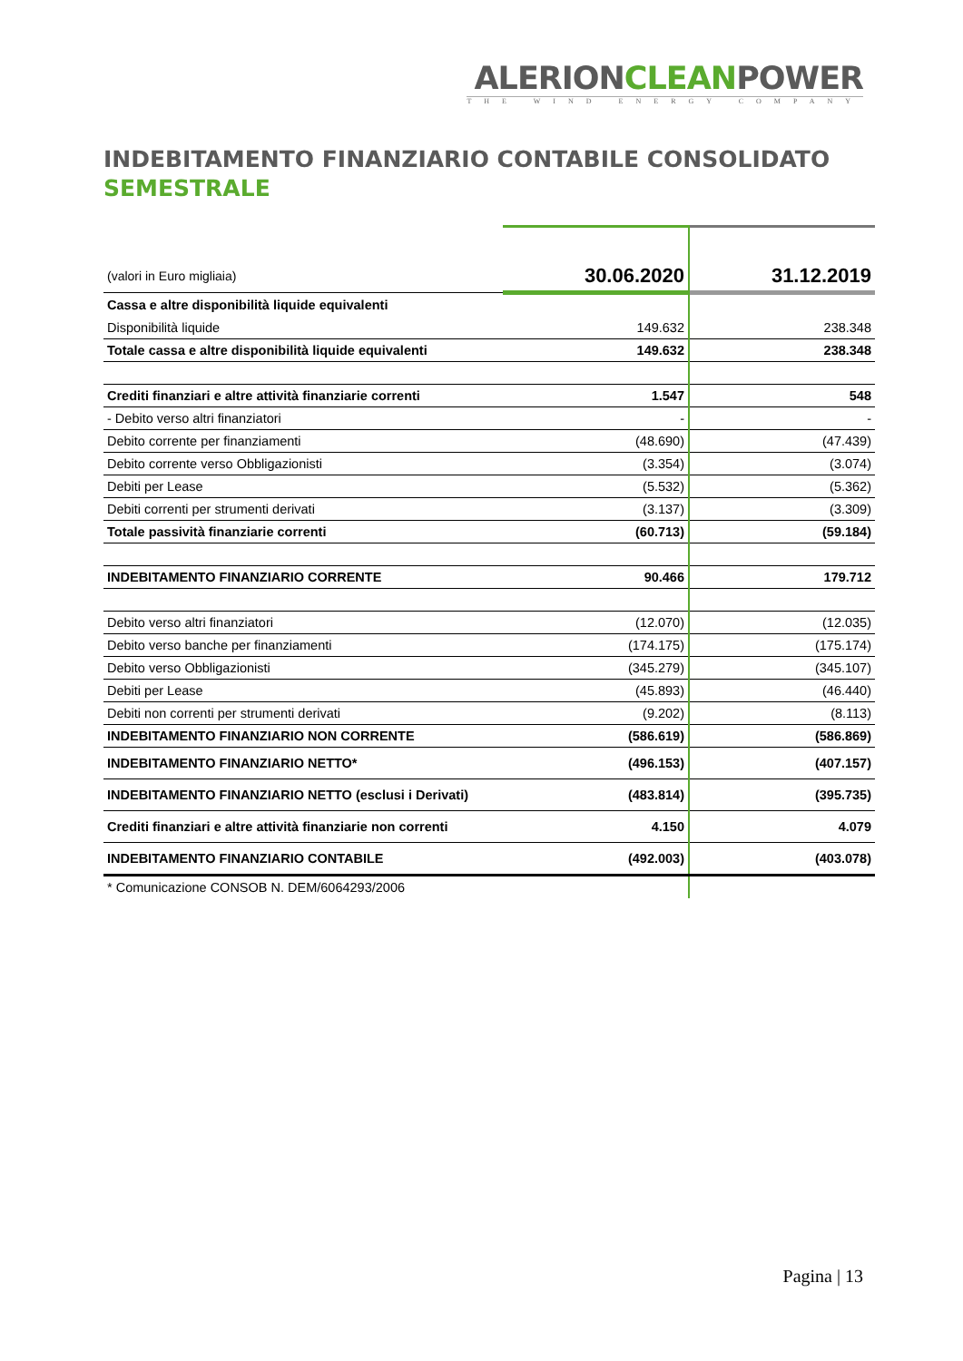ALERIONCLEANPOWER
THE WIND ENERGY COMPANY
INDEBITAMENTO FINANZIARIO CONTABILE CONSOLIDATO
SEMESTRALE
| (valori in Euro migliaia) | 30.06.2020 | 31.12.2019 |
| --- | --- | --- |
| Cassa e altre disponibilità liquide equivalenti | | |
| Disponibilità liquide | 149.632 | 238.348 |
| Totale cassa e altre disponibilità liquide equivalenti | 149.632 | 238.348 |
| Crediti finanziari e altre attività finanziarie correnti | 1.547 | 548 |
| - Debito verso altri finanziatori | - | - |
| Debito corrente per finanziamenti | (48.690) | (47.439) |
| Debito corrente verso Obbligazionisti | (3.354) | (3.074) |
| Debiti per Lease | (5.532) | (5.362) |
| Debiti correnti per strumenti derivati | (3.137) | (3.309) |
| Totale passività finanziarie correnti | (60.713) | (59.184) |
| INDEBITAMENTO FINANZIARIO CORRENTE | 90.466 | 179.712 |
| Debito verso altri finanziatori | (12.070) | (12.035) |
| Debito verso banche per finanziamenti | (174.175) | (175.174) |
| Debito verso Obbligazionisti | (345.279) | (345.107) |
| Debiti per Lease | (45.893) | (46.440) |
| Debiti non correnti per strumenti derivati | (9.202) | (8.113) |
| INDEBITAMENTO FINANZIARIO NON CORRENTE | (586.619) | (586.869) |
| INDEBITAMENTO FINANZIARIO NETTO* | (496.153) | (407.157) |
| INDEBITAMENTO FINANZIARIO NETTO (esclusi i Derivati) | (483.814) | (395.735) |
| Crediti finanziari e altre attività finanziarie non correnti | 4.150 | 4.079 |
| INDEBITAMENTO FINANZIARIO CONTABILE | (492.003) | (403.078) |
| * Comunicazione CONSOB N. DEM/6064293/2006 | | |
Pagina | 13